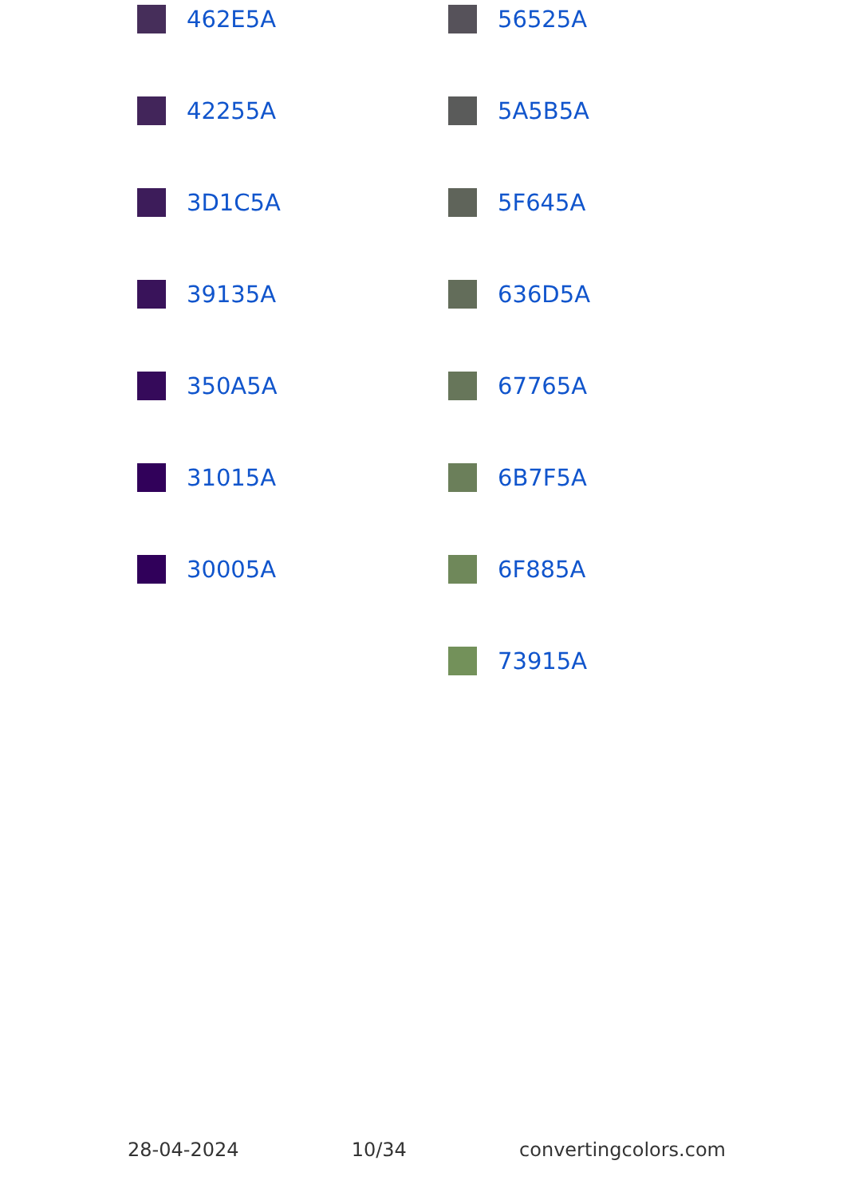462E5A
42255A
3D1C5A
39135A
350A5A
31015A
30005A
56525A
5A5B5A
5F645A
636D5A
67765A
6B7F5A
6F885A
73915A
28-04-2024 10/34 convertingcolors.com